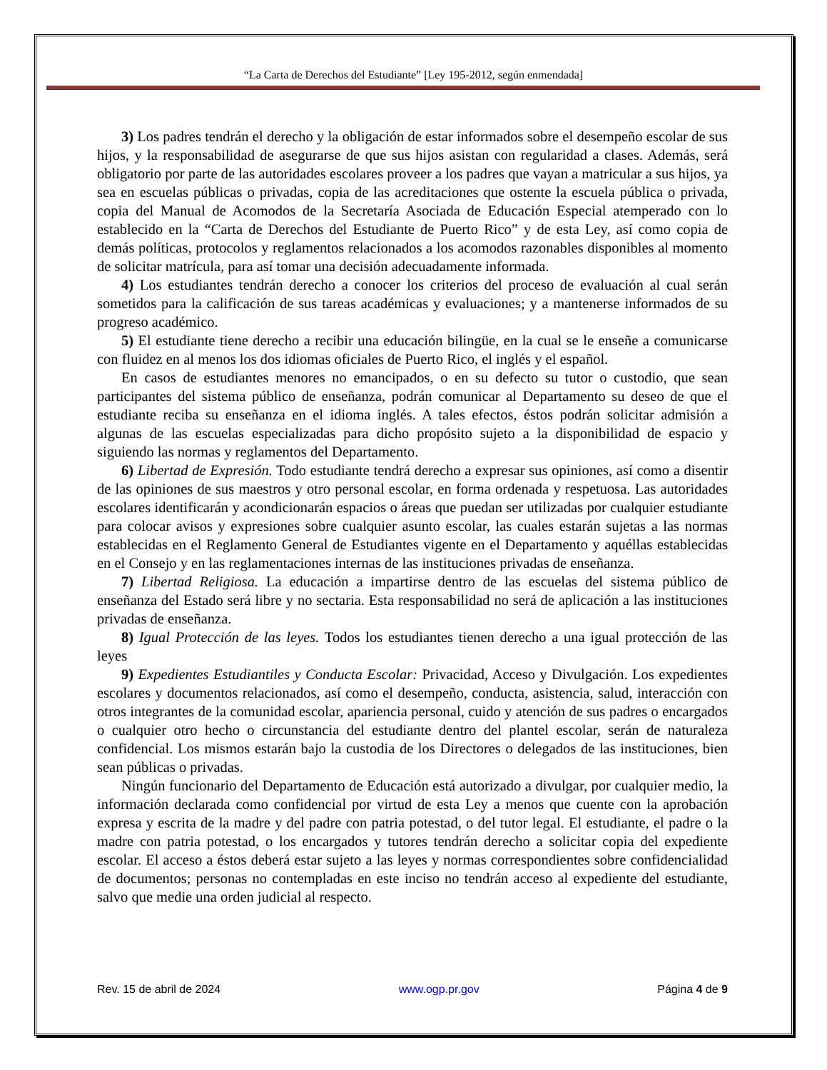“La Carta de Derechos del Estudiante” [Ley 195-2012, según enmendada]
3) Los padres tendrán el derecho y la obligación de estar informados sobre el desempeño escolar de sus hijos, y la responsabilidad de asegurarse de que sus hijos asistan con regularidad a clases. Además, será obligatorio por parte de las autoridades escolares proveer a los padres que vayan a matricular a sus hijos, ya sea en escuelas públicas o privadas, copia de las acreditaciones que ostente la escuela pública o privada, copia del Manual de Acomodos de la Secretaría Asociada de Educación Especial atemperado con lo establecido en la “Carta de Derechos del Estudiante de Puerto Rico” y de esta Ley, así como copia de demás políticas, protocolos y reglamentos relacionados a los acomodos razonables disponibles al momento de solicitar matrícula, para así tomar una decisión adecuadamente informada.
4) Los estudiantes tendrán derecho a conocer los criterios del proceso de evaluación al cual serán sometidos para la calificación de sus tareas académicas y evaluaciones; y a mantenerse informados de su progreso académico.
5) El estudiante tiene derecho a recibir una educación bilingüe, en la cual se le enseñe a comunicarse con fluidez en al menos los dos idiomas oficiales de Puerto Rico, el inglés y el español.
En casos de estudiantes menores no emancipados, o en su defecto su tutor o custodio, que sean participantes del sistema público de enseñanza, podrán comunicar al Departamento su deseo de que el estudiante reciba su enseñanza en el idioma inglés. A tales efectos, éstos podrán solicitar admisión a algunas de las escuelas especializadas para dicho propósito sujeto a la disponibilidad de espacio y siguiendo las normas y reglamentos del Departamento.
6) Libertad de Expresión. Todo estudiante tendrá derecho a expresar sus opiniones, así como a disentir de las opiniones de sus maestros y otro personal escolar, en forma ordenada y respetuosa. Las autoridades escolares identificarán y acondicionarán espacios o áreas que puedan ser utilizadas por cualquier estudiante para colocar avisos y expresiones sobre cualquier asunto escolar, las cuales estarán sujetas a las normas establecidas en el Reglamento General de Estudiantes vigente en el Departamento y aquéllas establecidas en el Consejo y en las reglamentaciones internas de las instituciones privadas de enseñanza.
7) Libertad Religiosa. La educación a impartirse dentro de las escuelas del sistema público de enseñanza del Estado será libre y no sectaria. Esta responsabilidad no será de aplicación a las instituciones privadas de enseñanza.
8) Igual Protección de las leyes. Todos los estudiantes tienen derecho a una igual protección de las leyes
9) Expedientes Estudiantiles y Conducta Escolar: Privacidad, Acceso y Divulgación. Los expedientes escolares y documentos relacionados, así como el desempeño, conducta, asistencia, salud, interacción con otros integrantes de la comunidad escolar, apariencia personal, cuido y atención de sus padres o encargados o cualquier otro hecho o circunstancia del estudiante dentro del plantel escolar, serán de naturaleza confidencial. Los mismos estarán bajo la custodia de los Directores o delegados de las instituciones, bien sean públicas o privadas.
Ningún funcionario del Departamento de Educación está autorizado a divulgar, por cualquier medio, la información declarada como confidencial por virtud de esta Ley a menos que cuente con la aprobación expresa y escrita de la madre y del padre con patria potestad, o del tutor legal. El estudiante, el padre o la madre con patria potestad, o los encargados y tutores tendrán derecho a solicitar copia del expediente escolar. El acceso a éstos deberá estar sujeto a las leyes y normas correspondientes sobre confidencialidad de documentos; personas no contempladas en este inciso no tendrán acceso al expediente del estudiante, salvo que medie una orden judicial al respecto.
Rev. 15 de abril de 2024 www.ogp.pr.gov Página 4 de 9